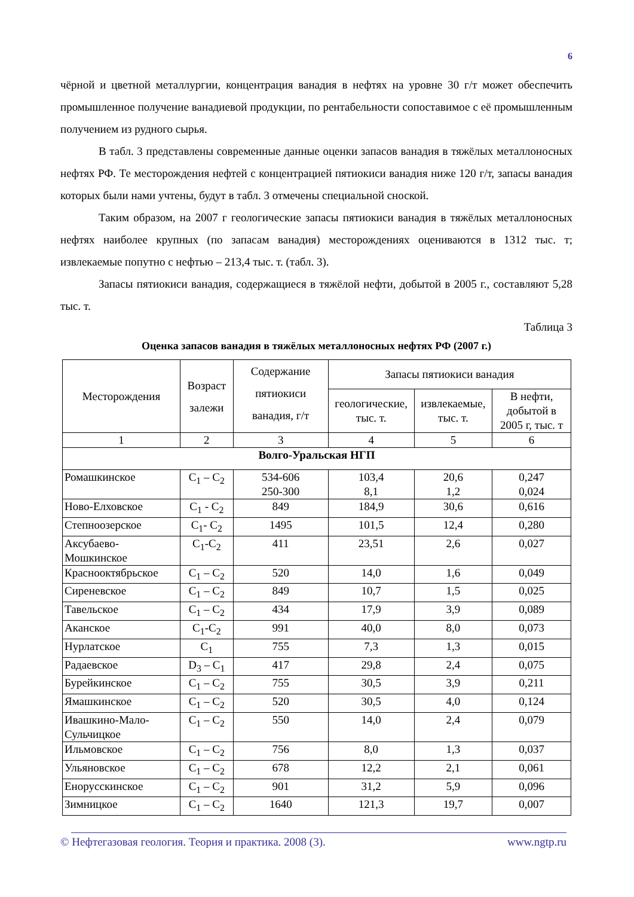6
чёрной и цветной металлургии, концентрация ванадия в нефтях на уровне 30 г/т может обеспечить промышленное получение ванадиевой продукции, по рентабельности сопоставимое с её промышленным получением из рудного сырья.
В табл. 3 представлены современные данные оценки запасов ванадия в тяжёлых металлоносных нефтях РФ. Те месторождения нефтей с концентрацией пятиокиси ванадия ниже 120 г/т, запасы ванадия которых были нами учтены, будут в табл. 3 отмечены специальной сноской.
Таким образом, на 2007 г геологические запасы пятиокиси ванадия в тяжёлых металлоносных нефтях наиболее крупных (по запасам ванадия) месторождениях оцениваются в 1312 тыс. т; извлекаемые попутно с нефтью – 213,4 тыс. т. (табл. 3).
Запасы пятиокиси ванадия, содержащиеся в тяжёлой нефти, добытой в 2005 г., составляют 5,28 тыс. т.
Таблица 3
Оценка запасов ванадия в тяжёлых металлоносных нефтях РФ (2007 г.)
| Месторождения | Возраст залежи | Содержание пятиокиси ванадия, г/т | Запасы пятиокиси ванадия | | |
| --- | --- | --- | --- | --- | --- |
| | | | геологические, тыс. т. | извлекаемые, тыс. т. | В нефти, добытой в 2005 г, тыс. т |
| 1 | 2 | 3 | 4 | 5 | 6 |
| Волго-Уральская НГП | | | | | |
| Ромашкинское | C<sub>1</sub> – C<sub>2</sub> | 534-606 250-300 | 103,4 8,1 | 20,6 1,2 | 0,247 0,024 |
| Ново-Елховское | C<sub>1</sub> - C<sub>2</sub> | 849 | 184,9 | 30,6 | 0,616 |
| Степноозерское | C<sub>1</sub>- C<sub>2</sub> | 1495 | 101,5 | 12,4 | 0,280 |
| Аксубаево-Мошкинское | C<sub>1</sub>-C<sub>2</sub> | 411 | 23,51 | 2,6 | 0,027 |
| Краснооктябрьское | C<sub>1</sub> – C<sub>2</sub> | 520 | 14,0 | 1,6 | 0,049 |
| Сиреневское | C<sub>1</sub> – C<sub>2</sub> | 849 | 10,7 | 1,5 | 0,025 |
| Тавельское | C<sub>1</sub> – C<sub>2</sub> | 434 | 17,9 | 3,9 | 0,089 |
| Аканское | C<sub>1</sub>-C<sub>2</sub> | 991 | 40,0 | 8,0 | 0,073 |
| Нурлатское | C<sub>1</sub> | 755 | 7,3 | 1,3 | 0,015 |
| Радаевское | D<sub>3</sub> – C<sub>1</sub> | 417 | 29,8 | 2,4 | 0,075 |
| Бурейкинское | C<sub>1</sub> – C<sub>2</sub> | 755 | 30,5 | 3,9 | 0,211 |
| Ямашкинское | C<sub>1</sub> – C<sub>2</sub> | 520 | 30,5 | 4,0 | 0,124 |
| Ивашкино-Мало-Сульчицкое | C<sub>1</sub> – C<sub>2</sub> | 550 | 14,0 | 2,4 | 0,079 |
| Ильмовское | C<sub>1</sub> – C<sub>2</sub> | 756 | 8,0 | 1,3 | 0,037 |
| Ульяновское | C<sub>1</sub> – C<sub>2</sub> | 678 | 12,2 | 2,1 | 0,061 |
| Енорусскинское | C<sub>1</sub> – C<sub>2</sub> | 901 | 31,2 | 5,9 | 0,096 |
| Зимницкое | C<sub>1</sub> – C<sub>2</sub> | 1640 | 121,3 | 19,7 | 0,007 |
© Нефтегазовая геология. Теория и практика. 2008 (3). www.ngtp.ru